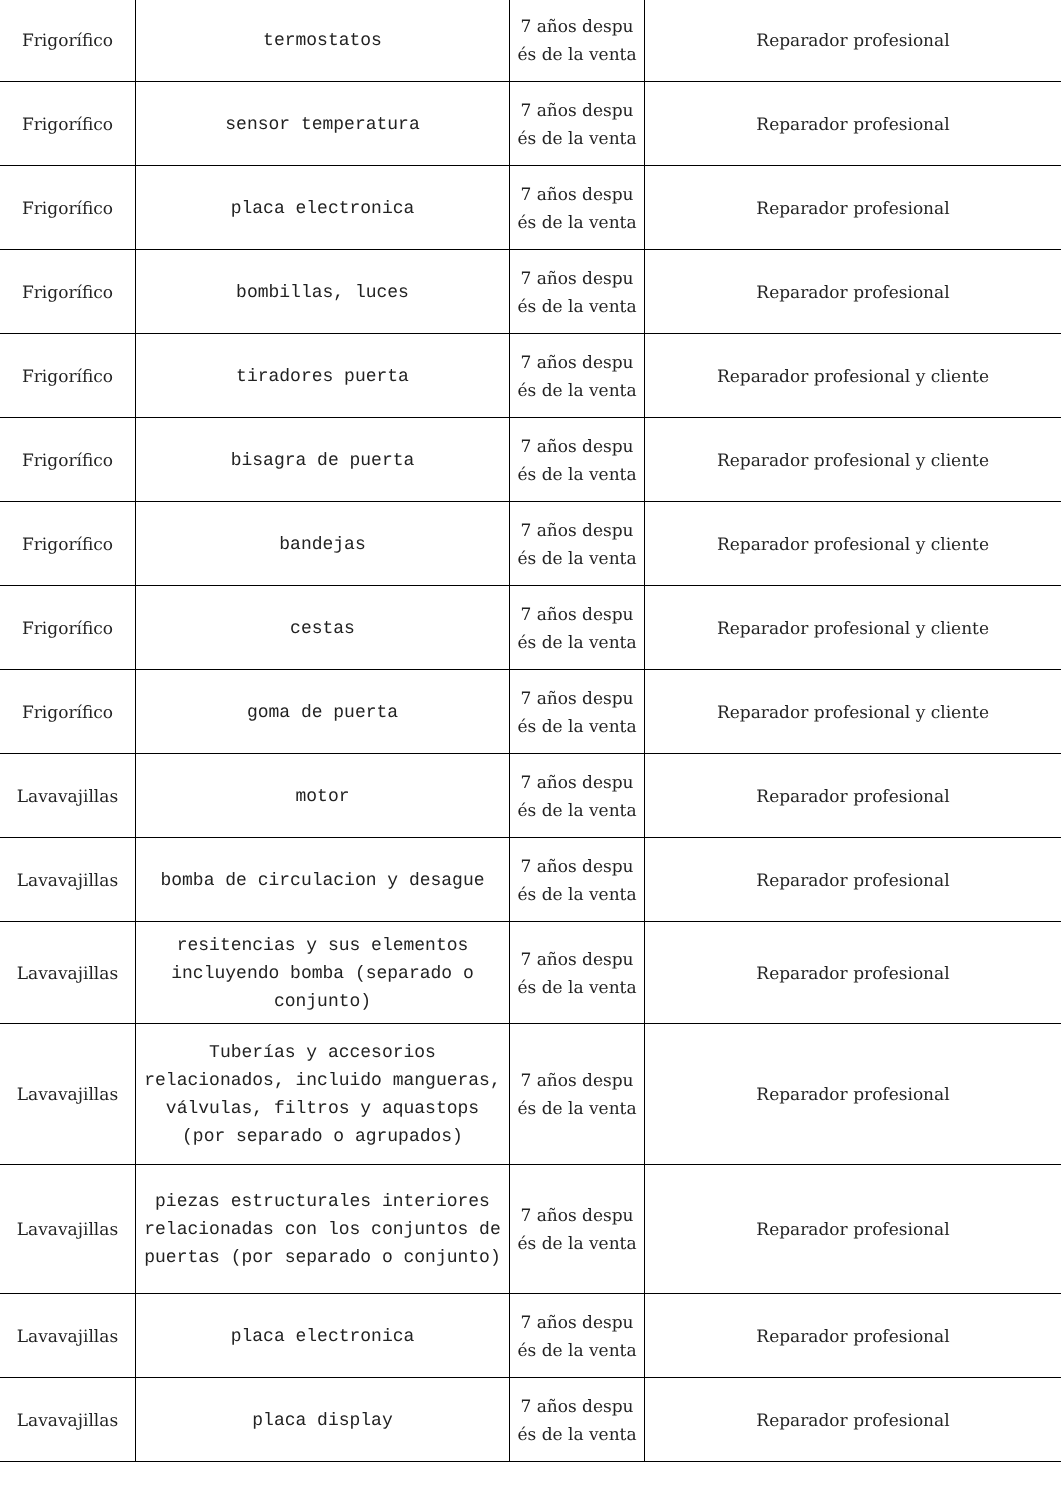| Frigorífico | termostatos | 7 años despu és de la venta | Reparador profesional |
| Frigorífico | sensor temperatura | 7 años despu és de la venta | Reparador profesional |
| Frigorífico | placa electronica | 7 años despu és de la venta | Reparador profesional |
| Frigorífico | bombillas, luces | 7 años despu és de la venta | Reparador profesional |
| Frigorífico | tiradores puerta | 7 años despu és de la venta | Reparador profesional y cliente |
| Frigorífico | bisagra de puerta | 7 años despu és de la venta | Reparador profesional y cliente |
| Frigorífico | bandejas | 7 años despu és de la venta | Reparador profesional y cliente |
| Frigorífico | cestas | 7 años despu és de la venta | Reparador profesional y cliente |
| Frigorífico | goma de puerta | 7 años despu és de la venta | Reparador profesional y cliente |
| Lavavajillas | motor | 7 años despu és de la venta | Reparador profesional |
| Lavavajillas | bomba de circulacion y desague | 7 años despu és de la venta | Reparador profesional |
| Lavavajillas | resitencias y sus elementos incluyendo bomba (separado o conjunto) | 7 años despu és de la venta | Reparador profesional |
| Lavavajillas | Tuberías y accesorios relacionados, incluido mangueras, válvulas, filtros y aquastops (por separado o agrupados) | 7 años despu és de la venta | Reparador profesional |
| Lavavajillas | piezas estructurales interiores relacionadas con los conjuntos de puertas (por separado o conjunto) | 7 años despu és de la venta | Reparador profesional |
| Lavavajillas | placa electronica | 7 años despu és de la venta | Reparador profesional |
| Lavavajillas | placa display | 7 años despu és de la venta | Reparador profesional |